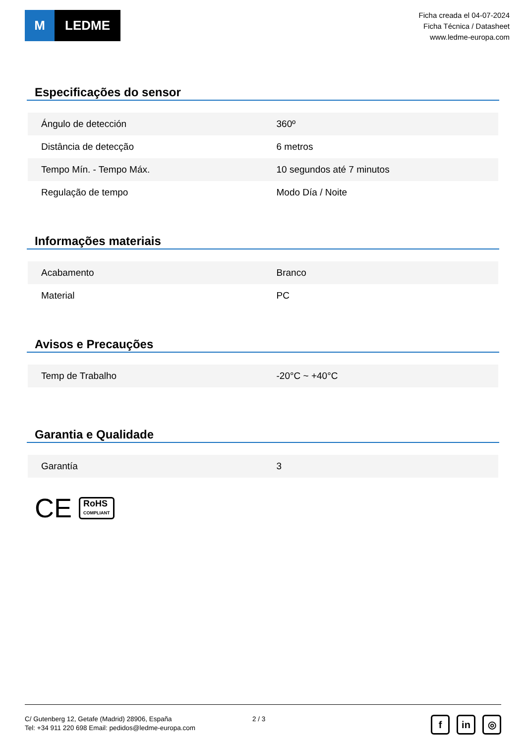M LEDME
Ficha creada el 04-07-2024
Ficha Técnica / Datasheet
www.ledme-europa.com
Especificações do sensor
| Ángulo de detección | 360º |
| Distância de detecção | 6 metros |
| Tempo Mín. - Tempo Máx. | 10 segundos até 7 minutos |
| Regulação de tempo | Modo Día / Noite |
Informações materiais
| Acabamento | Branco |
| Material | PC |
Avisos e Precauções
| Temp de Trabalho | -20°C ~ +40°C |
Garantia e Qualidade
| Garantía | 3 |
CE RoHS
COMPLIANT
C/ Gutenberg 12, Getafe (Madrid) 28906, España
Tel: +34 911 220 698 Email: pedidos@ledme-europa.com
2 / 3
fin ◎